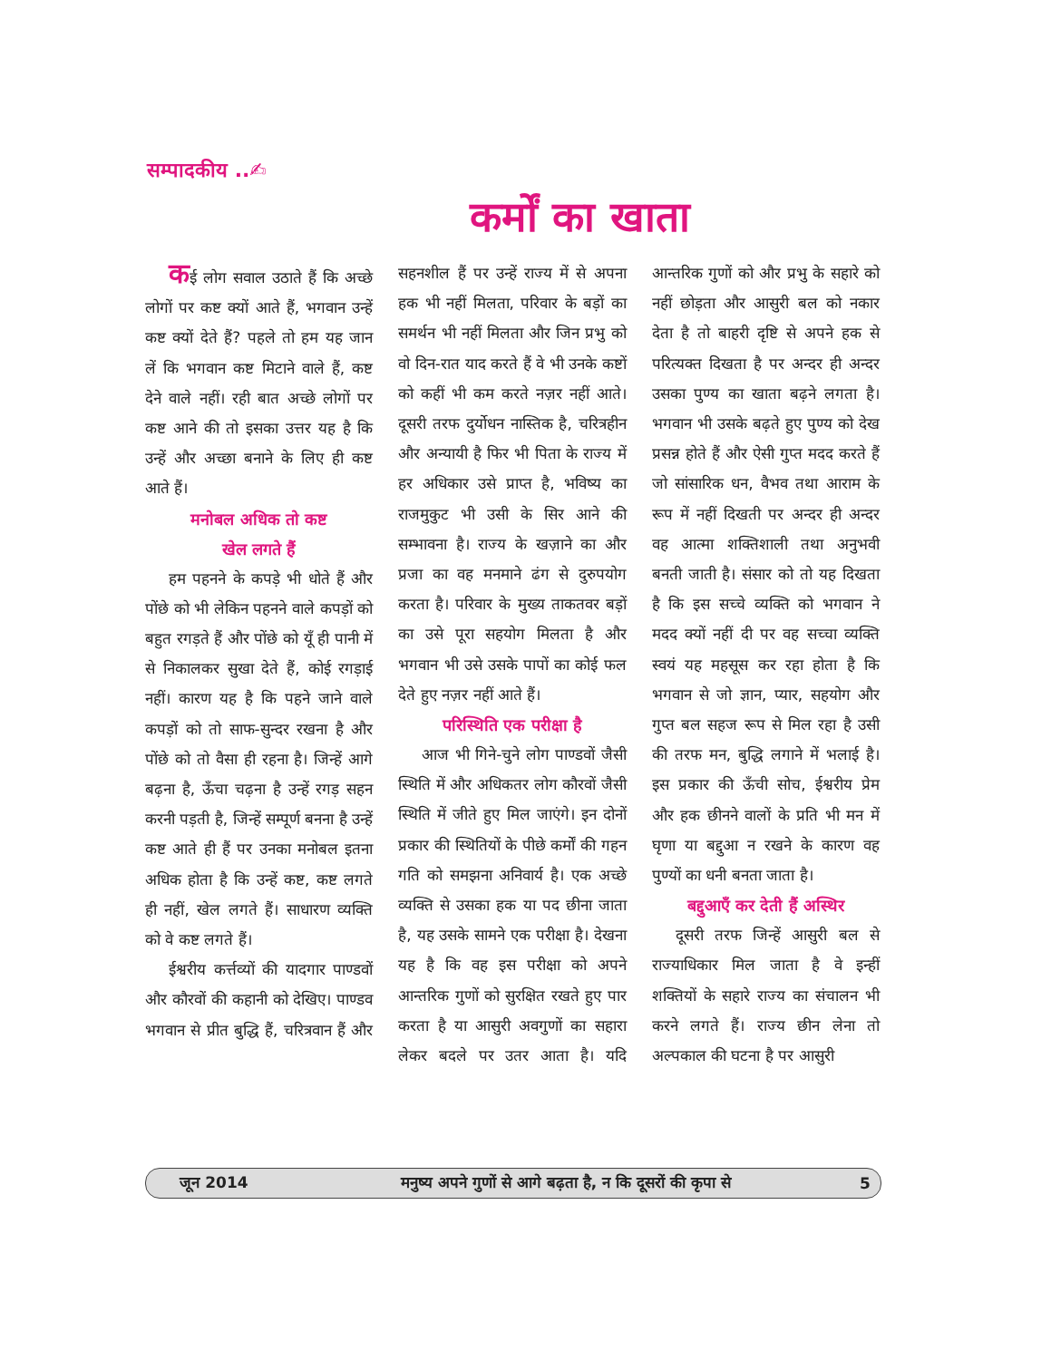सम्पादकीय ..✍
कर्मों का खाता
कई लोग सवाल उठाते हैं कि अच्छे लोगों पर कष्ट क्यों आते हैं, भगवान उन्हें कष्ट क्यों देते हैं? पहले तो हम यह जान लें कि भगवान कष्ट मिटाने वाले हैं, कष्ट देने वाले नहीं। रही बात अच्छे लोगों पर कष्ट आने की तो इसका उत्तर यह है कि उन्हें और अच्छा बनाने के लिए ही कष्ट आते हैं।
मनोबल अधिक तो कष्ट
खेल लगते हैं
हम पहनने के कपड़े भी धोते हैं और पोंछे को भी लेकिन पहनने वाले कपड़ों को बहुत रगड़ते हैं और पोंछे को यूँ ही पानी में से निकालकर सुखा देते हैं, कोई रगड़ाई नहीं। कारण यह है कि पहने जाने वाले कपड़ों को तो साफ-सुन्दर रखना है और पोंछे को तो वैसा ही रहना है। जिन्हें आगे बढ़ना है, ऊँचा चढ़ना है उन्हें रगड़ सहन करनी पड़ती है, जिन्हें सम्पूर्ण बनना है उन्हें कष्ट आते ही हैं पर उनका मनोबल इतना अधिक होता है कि उन्हें कष्ट, कष्ट लगते ही नहीं, खेल लगते हैं। साधारण व्यक्ति को वे कष्ट लगते हैं।
ईश्वरीय कर्त्तव्यों की यादगार पाण्डवों और कौरवों की कहानी को देखिए। पाण्डव भगवान से प्रीत बुद्धि हैं, चरित्रवान हैं और सहनशील हैं पर उन्हें राज्य में से अपना हक भी नहीं मिलता, परिवार के बड़ों का समर्थन भी नहीं मिलता और जिन प्रभु को वो दिन-रात याद करते हैं वे भी उनके कष्टों को कहीं भी कम करते नज़र नहीं आते। दूसरी तरफ दुर्योधन नास्तिक है, चरित्रहीन और अन्यायी है फिर भी पिता के राज्य में हर अधिकार उसे प्राप्त है, भविष्य का राजमुकुट भी उसी के सिर आने की सम्भावना है। राज्य के खज़ाने का और प्रजा का वह मनमाने ढंग से दुरुपयोग करता है। परिवार के मुख्य ताकतवर बड़ों का उसे पूरा सहयोग मिलता है और भगवान भी उसे उसके पापों का कोई फल देते हुए नज़र नहीं आते हैं।
परिस्थिति एक परीक्षा है
आज भी गिने-चुने लोग पाण्डवों जैसी स्थिति में और अधिकतर लोग कौरवों जैसी स्थिति में जीते हुए मिल जाएंगे। इन दोनों प्रकार की स्थितियों के पीछे कर्मों की गहन गति को समझना अनिवार्य है। एक अच्छे व्यक्ति से उसका हक या पद छीना जाता है, यह उसके सामने एक परीक्षा है। देखना यह है कि वह इस परीक्षा को अपने आन्तरिक गुणों को सुरक्षित रखते हुए पार करता है या आसुरी अवगुणों का सहारा लेकर बदले पर उतर आता है। यदि आन्तरिक गुणों को और प्रभु के सहारे को नहीं छोड़ता और आसुरी बल को नकार देता है तो बाहरी दृष्टि से अपने हक से परित्यक्त दिखता है पर अन्दर ही अन्दर उसका पुण्य का खाता बढ़ने लगता है। भगवान भी उसके बढ़ते हुए पुण्य को देख प्रसन्न होते हैं और ऐसी गुप्त मदद करते हैं जो सांसारिक धन, वैभव तथा आराम के रूप में नहीं दिखती पर अन्दर ही अन्दर वह आत्मा शक्तिशाली तथा अनुभवी बनती जाती है। संसार को तो यह दिखता है कि इस सच्चे व्यक्ति को भगवान ने मदद क्यों नहीं दी पर वह सच्चा व्यक्ति स्वयं यह महसूस कर रहा होता है कि भगवान से जो ज्ञान, प्यार, सहयोग और गुप्त बल सहज रूप से मिल रहा है उसी की तरफ मन, बुद्धि लगाने में भलाई है। इस प्रकार की ऊँची सोच, ईश्वरीय प्रेम और हक छीनने वालों के प्रति भी मन में घृणा या बद्दुआ न रखने के कारण वह पुण्यों का धनी बनता जाता है।
बद्दुआएँ कर देती हैं अस्थिर
दूसरी तरफ जिन्हें आसुरी बल से राज्याधिकार मिल जाता है वे इन्हीं शक्तियों के सहारे राज्य का संचालन भी करने लगते हैं। राज्य छीन लेना तो अल्पकाल की घटना है पर आसुरी
जून 2014 मनुष्य अपने गुणों से आगे बढ़ता है, न कि दूसरों की कृपा से 5